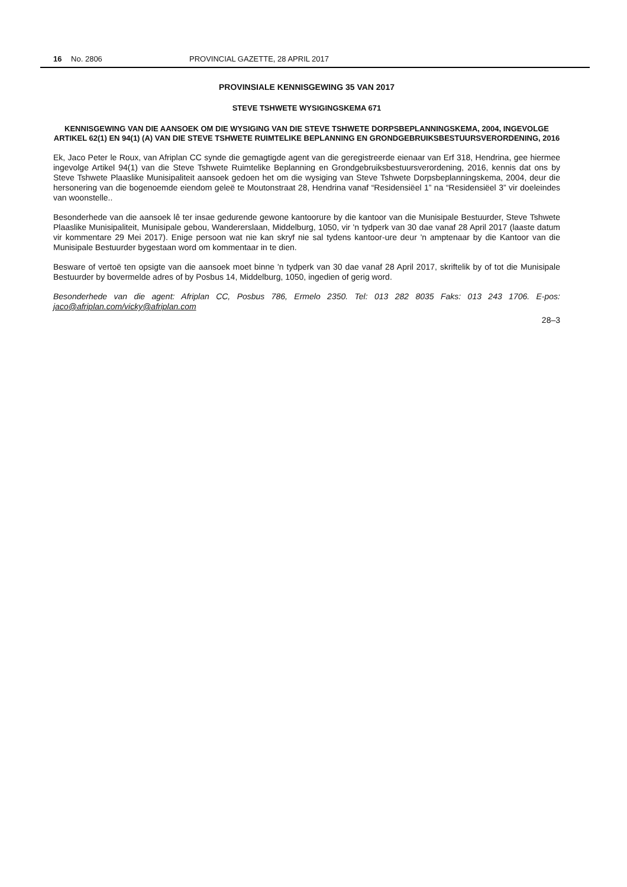16 No. 2806 PROVINCIAL GAZETTE, 28 APRIL 2017
PROVINSIALE KENNISGEWING 35 VAN 2017
STEVE TSHWETE WYSIGINGSKEMA 671
KENNISGEWING VAN DIE AANSOEK OM DIE WYSIGING VAN DIE STEVE TSHWETE DORPSBEPLANNINGSKEMA, 2004, INGEVOLGE ARTIKEL 62(1) EN 94(1) (A) VAN DIE STEVE TSHWETE RUIMTELIKE BEPLANNING EN GRONDGEBRUIKSBESTUURSVERORDENING, 2016
Ek, Jaco Peter le Roux, van Afriplan CC synde die gemagtigde agent van die geregistreerde eienaar van Erf 318, Hendrina, gee hiermee ingevolge Artikel 94(1) van die Steve Tshwete Ruimtelike Beplanning en Grondgebruiksbestuursverordening, 2016, kennis dat ons by Steve Tshwete Plaaslike Munisipaliteit aansoek gedoen het om die wysiging van Steve Tshwete Dorpsbeplanningskema, 2004, deur die hersonering van die bogenoemde eiendom geleë te Moutonstraat 28, Hendrina vanaf “Residensiëel 1” na “Residensiëel 3” vir doeleindes van woonstelle..
Besonderhede van die aansoek lê ter insae gedurende gewone kantoorure by die kantoor van die Munisipale Bestuurder, Steve Tshwete Plaaslike Munisipaliteit, Munisipale gebou, Wandererslaan, Middelburg, 1050, vir 'n tydperk van 30 dae vanaf 28 April 2017 (laaste datum vir kommentare 29 Mei 2017). Enige persoon wat nie kan skryf nie sal tydens kantoor-ure deur 'n amptenaar by die Kantoor van die Munisipale Bestuurder bygestaan word om kommentaar in te dien.
Besware of vertoë ten opsigte van die aansoek moet binne 'n tydperk van 30 dae vanaf 28 April 2017, skriftelik by of tot die Munisipale Bestuurder by bovermelde adres of by Posbus 14, Middelburg, 1050, ingedien of gerig word.
Besonderhede van die agent: Afriplan CC, Posbus 786, Ermelo 2350. Tel: 013 282 8035 Faks: 013 243 1706. E-pos: jaco@afriplan.com/vicky@afriplan.com
28–3